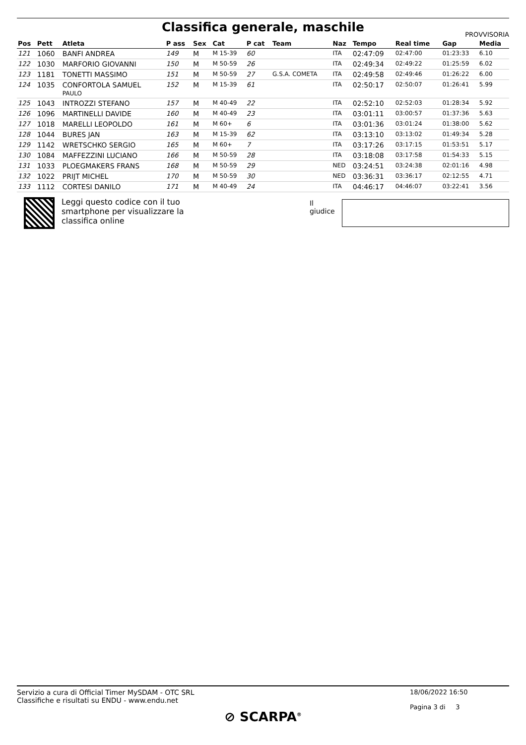Classifica generale, maschile
PROVVISORIA
| Pos | Pett | Atleta | P ass | Sex | Cat | P cat | Team | Naz | Tempo | Real time | Gap | Media |
| --- | --- | --- | --- | --- | --- | --- | --- | --- | --- | --- | --- | --- |
| 121 | 1060 | BANFI ANDREA | 149 | M | M 15-39 | 60 | | ITA | 02:47:09 | 02:47:00 | 01:23:33 | 6.10 |
| 122 | 1030 | MARFORIO GIOVANNI | 150 | M | M 50-59 | 26 | | ITA | 02:49:34 | 02:49:22 | 01:25:59 | 6.02 |
| 123 | 1181 | TONETTI MASSIMO | 151 | M | M 50-59 | 27 | G.S.A. COMETA | ITA | 02:49:58 | 02:49:46 | 01:26:22 | 6.00 |
| 124 | 1035 | CONFORTOLA SAMUEL PAULO | 152 | M | M 15-39 | 61 | | ITA | 02:50:17 | 02:50:07 | 01:26:41 | 5.99 |
| 125 | 1043 | INTROZZI STEFANO | 157 | M | M 40-49 | 22 | | ITA | 02:52:10 | 02:52:03 | 01:28:34 | 5.92 |
| 126 | 1096 | MARTINELLI DAVIDE | 160 | M | M 40-49 | 23 | | ITA | 03:01:11 | 03:00:57 | 01:37:36 | 5.63 |
| 127 | 1018 | MARELLI LEOPOLDO | 161 | M | M 60+ | 6 | | ITA | 03:01:36 | 03:01:24 | 01:38:00 | 5.62 |
| 128 | 1044 | BURES JAN | 163 | M | M 15-39 | 62 | | ITA | 03:13:10 | 03:13:02 | 01:49:34 | 5.28 |
| 129 | 1142 | WRETSCHKO SERGIO | 165 | M | M 60+ | 7 | | ITA | 03:17:26 | 03:17:15 | 01:53:51 | 5.17 |
| 130 | 1084 | MAFFEZZINI LUCIANO | 166 | M | M 50-59 | 28 | | ITA | 03:18:08 | 03:17:58 | 01:54:33 | 5.15 |
| 131 | 1033 | PLOEGMAKERS FRANS | 168 | M | M 50-59 | 29 | | NED | 03:24:51 | 03:24:38 | 02:01:16 | 4.98 |
| 132 | 1022 | PRIJT MICHEL | 170 | M | M 50-59 | 30 | | NED | 03:36:31 | 03:36:17 | 02:12:55 | 4.71 |
| 133 | 1112 | CORTESI DANILO | 171 | M | M 40-49 | 24 | | ITA | 04:46:17 | 04:46:07 | 03:22:41 | 3.56 |
Leggi questo codice con il tuo smartphone per visualizzare la classifica online
Il giudice
Servizio a cura di Official Timer MySDAM - OTC SRL
Classifiche e risultati su ENDU - www.endu.net
18/06/2022 16:50
Pagina 3 di 3
⊘ SCARPA<sup>®</sup>